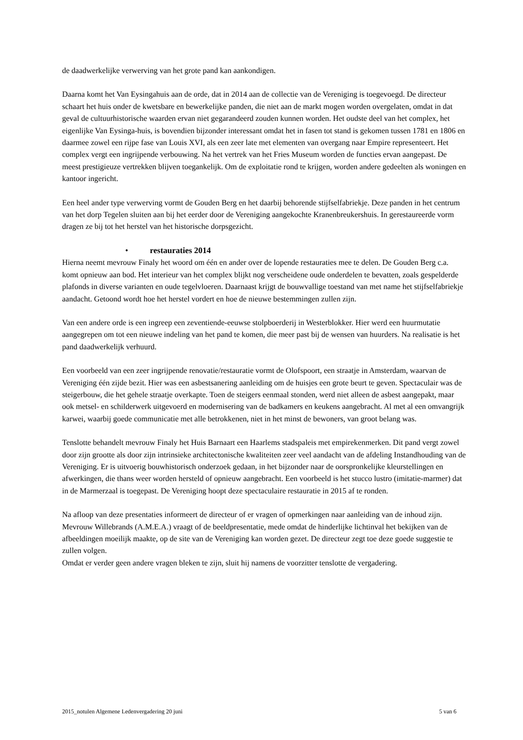de daadwerkelijke verwerving van het grote pand kan aankondigen.
Daarna komt het Van Eysingahuis aan de orde, dat in 2014 aan de collectie van de Vereniging is toegevoegd. De directeur schaart het huis onder de kwetsbare en bewerkelijke panden, die niet aan de markt mogen worden overgelaten, omdat in dat geval de cultuurhistorische waarden ervan niet gegarandeerd zouden kunnen worden. Het oudste deel van het complex, het eigenlijke Van Eysinga-huis, is bovendien bijzonder interessant omdat het in fasen tot stand is gekomen tussen 1781 en 1806 en daarmee zowel een rijpe fase van Louis XVI, als een zeer late met elementen van overgang naar Empire representeert. Het complex vergt een ingrijpende verbouwing. Na het vertrek van het Fries Museum worden de functies ervan aangepast. De meest prestigieuze vertrekken blijven toegankelijk. Om de exploitatie rond te krijgen, worden andere gedeelten als woningen en kantoor ingericht.
Een heel ander type verwerving vormt de Gouden Berg en het daarbij behorende stijfselfabriekje. Deze panden in het centrum van het dorp Tegelen sluiten aan bij het eerder door de Vereniging aangekochte Kranenbreukershuis. In gerestaureerde vorm dragen ze bij tot het herstel van het historische dorpsgezicht.
• restauraties 2014
Hierna neemt mevrouw Finaly het woord om één en ander over de lopende restauraties mee te delen. De Gouden Berg c.a. komt opnieuw aan bod. Het interieur van het complex blijkt nog verscheidene oude onderdelen te bevatten, zoals gespelderde plafonds in diverse varianten en oude tegelvloeren. Daarnaast krijgt de bouwvallige toestand van met name het stijfselfabriekje aandacht. Getoond wordt hoe het herstel vordert en hoe de nieuwe bestemmingen zullen zijn.
Van een andere orde is een ingreep een zeventiende-eeuwse stolpboerderij in Westerblokker. Hier werd een huurmutatie aangegrepen om tot een nieuwe indeling van het pand te komen, die meer past bij de wensen van huurders. Na realisatie is het pand daadwerkelijk verhuurd.
Een voorbeeld van een zeer ingrijpende renovatie/restauratie vormt de Olofspoort, een straatje in Amsterdam, waarvan de Vereniging één zijde bezit. Hier was een asbestsanering aanleiding om de huisjes een grote beurt te geven. Spectaculair was de steigerbouw, die het gehele straatje overkapte. Toen de steigers eenmaal stonden, werd niet alleen de asbest aangepakt, maar ook metsel- en schilderwerk uitgevoerd en modernisering van de badkamers en keukens aangebracht. Al met al een omvangrijk karwei, waarbij goede communicatie met alle betrokkenen, niet in het minst de bewoners, van groot belang was.
Tenslotte behandelt mevrouw Finaly het Huis Barnaart een Haarlems stadspaleis met empirekenmerken. Dit pand vergt zowel door zijn grootte als door zijn intrinsieke architectonische kwaliteiten zeer veel aandacht van de afdeling Instandhouding van de Vereniging. Er is uitvoerig bouwhistorisch onderzoek gedaan, in het bijzonder naar de oorspronkelijke kleurstellingen en afwerkingen, die thans weer worden hersteld of opnieuw aangebracht. Een voorbeeld is het stucco lustro (imitatie-marmer) dat in de Marmerzaal is toegepast. De Vereniging hoopt deze spectaculaire restauratie in 2015 af te ronden.
Na afloop van deze presentaties informeert de directeur of er vragen of opmerkingen naar aanleiding van de inhoud zijn.
Mevrouw Willebrands (A.M.E.A.) vraagt of de beeldpresentatie, mede omdat de hinderlijke lichtinval het bekijken van de afbeeldingen moeilijk maakte, op de site van de Vereniging kan worden gezet. De directeur zegt toe deze goede suggestie te zullen volgen.
Omdat er verder geen andere vragen bleken te zijn, sluit hij namens de voorzitter tenslotte de vergadering.
2015_notulen Algemene Ledenvergadering 20 juni 5 van 6